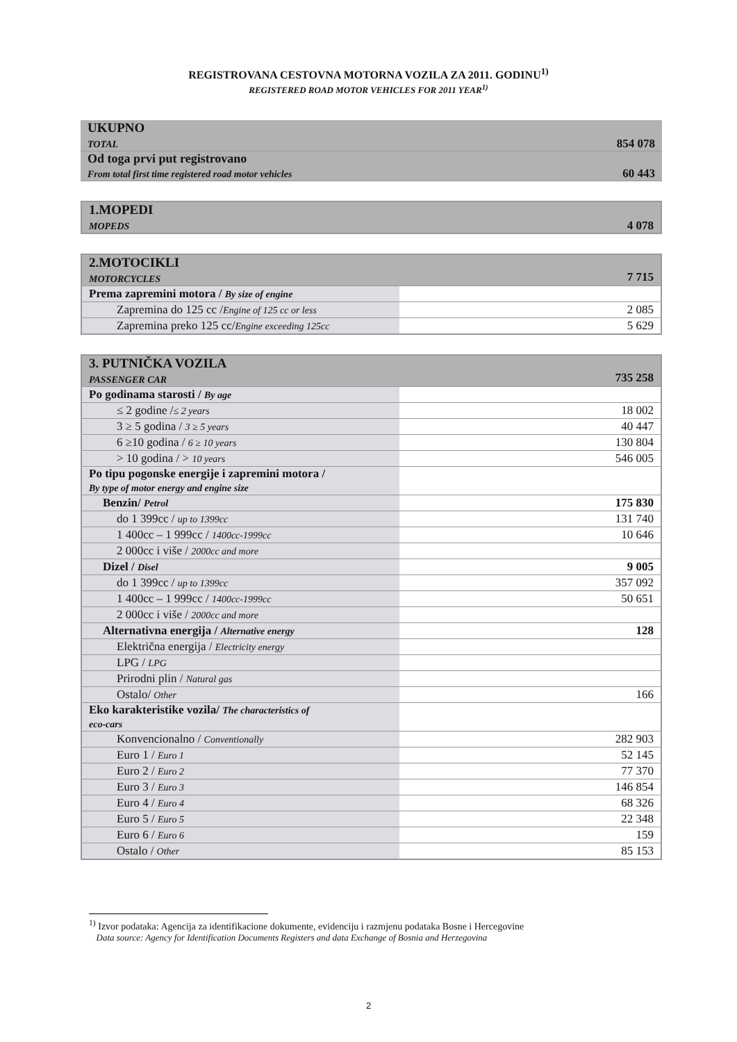REGISTROVANA CESTOVNA MOTORNA VOZILA ZA 2011. GODINU<sup>1)</sup>
REGISTERED ROAD MOTOR VEHICLES FOR 2011 YEAR<sup>1)</sup>
| UKUPNO TOTAL | 854 078 |
| Od toga prvi put registrovano From total first time registered road motor vehicles | 60 443 |
| 1.MOPEDI MOPEDS | 4 078 |
| 2.MOTOCIKLI MOTORCYCLES 7 715 | |
| Prema zapremini motora / By size of engine | |
| Zapremina do 125 cc / Engine of 125 cc or less | 2 085 |
| Zapremina preko 125 cc/ Engine exceeding 125cc | 5 629 |
| 3. PUTNIČKA VOZILA PASSENGER CAR 735 258 | |
| Po godinama starosti / By age | |
| ≤ 2 godine / ≤ 2 years | 18 002 |
| 3 ≥ 5 godina / 3 ≥ 5 years | 40 447 |
| 6 ≥10 godina / 6 ≥ 10 years | 130 804 |
| > 10 godina / > 10 years | 546 005 |
| Po tipu pogonske energije i zapremini motora / By type of motor energy and engine size | |
| Benzin/ Petrol | 175 830 |
| do 1 399cc / up to 1399cc | 131 740 |
| 1 400cc – 1 999cc / 1400cc-1999cc | 10 646 |
| 2 000cc i više / 2000cc and more | |
| Dizel / Disel | 9 005 |
| do 1 399cc / up to 1399cc | 357 092 |
| 1 400cc – 1 999cc / 1400cc-1999cc | 50 651 |
| 2 000cc i više / 2000cc and more | |
| Alternativna energija / Alternative energy | 128 |
| Električna energija / Electricity energy | |
| LPG / LPG | |
| Prirodni plin / Natural gas | |
| Ostalo/ Other | 166 |
| Eko karakteristike vozila/ The characteristics of eco-cars | |
| Konvencionalno / Conventionally | 282 903 |
| Euro 1 / Euro 1 | 52 145 |
| Euro 2 / Euro 2 | 77 370 |
| Euro 3 / Euro 3 | 146 854 |
| Euro 4 / Euro 4 | 68 326 |
| Euro 5 / Euro 5 | 22 348 |
| Euro 6 / Euro 6 | 159 |
| Ostalo / Other | 85 153 |
<sup>1)</sup> Izvor podataka: Agencija za identifikacione dokumente, evidenciju i razmjenu podataka Bosne i Hercegovine
Data source: Agency for Identification Documents Registers and data Exchange of Bosnia and Herzegovina
2